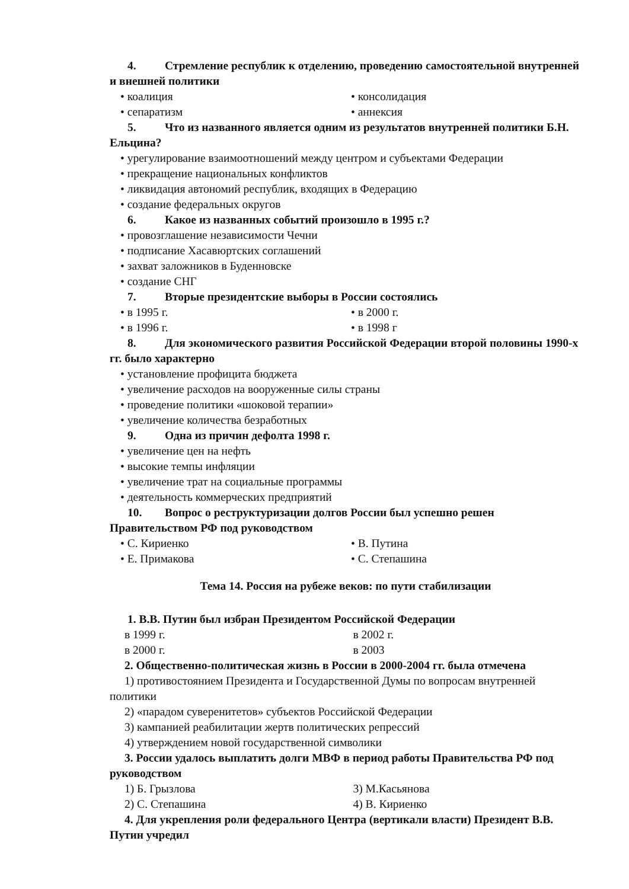4. Стремление республик к отделению, проведению самостоятельной внутренней и внешней политики
• коалиция • консолидация
• сепаратизм • аннексия
5. Что из названного является одним из результатов внутренней политики Б.Н. Ельцина?
• урегулирование взаимоотношений между центром и субъектами Федерации
• прекращение национальных конфликтов
• ликвидация автономий республик, входящих в Федерацию
• создание федеральных округов
6. Какое из названных событий произошло в 1995 г.?
• провозглашение независимости Чечни
• подписание Хасавюртских соглашений
• захват заложников в Буденновске
• создание СНГ
7. Вторые президентские выборы в России состоялись
• в 1995 г. • в 2000 г.
• в 1996 г. • в 1998 г
8. Для экономического развития Российской Федерации второй половины 1990-х гг. было характерно
• установление профицита бюджета
• увеличение расходов на вооруженные силы страны
• проведение политики «шоковой терапии»
• увеличение количества безработных
9. Одна из причин дефолта 1998 г.
• увеличение цен на нефть
• высокие темпы инфляции
• увеличение трат на социальные программы
• деятельность коммерческих предприятий
10. Вопрос о реструктуризации долгов России был успешно решен Правительством РФ под руководством
• С. Кириенко • В. Путина
• Е. Примакова • С. Степашина
Тема 14. Россия на рубеже веков: по пути стабилизации
1. В.В. Путин был избран Президентом Российской Федерации
в 1999 г. в 2002 г.
в 2000 г. в 2003
2. Общественно-политическая жизнь в России в 2000-2004 гг. была отмечена
1) противостоянием Президента и Государственной Думы по вопросам внутренней политики
2) «парадом суверенитетов» субъектов Российской Федерации
3) кампанией реабилитации жертв политических репрессий
4) утверждением новой государственной символики
3. России удалось выплатить долги МВФ в период работы Правительства РФ под руководством
1) Б. Грызлова 3) М.Касьянова
2) С. Степашина 4) В. Кириенко
4. Для укрепления роли федерального Центра (вертикали власти) Президент В.В. Путин учредил